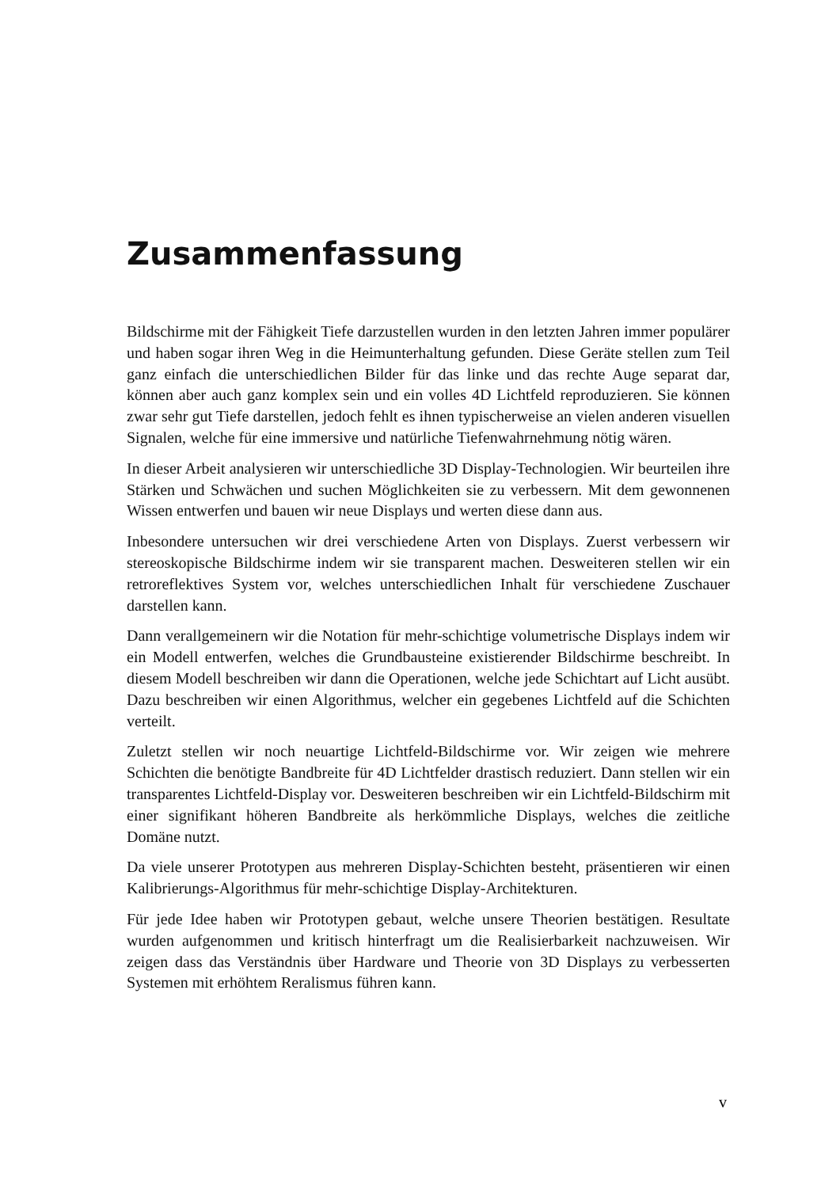Zusammenfassung
Bildschirme mit der Fähigkeit Tiefe darzustellen wurden in den letzten Jahren immer populärer und haben sogar ihren Weg in die Heimunterhaltung gefunden. Diese Geräte stellen zum Teil ganz einfach die unterschiedlichen Bilder für das linke und das rechte Auge separat dar, können aber auch ganz komplex sein und ein volles 4D Lichtfeld reproduzieren. Sie können zwar sehr gut Tiefe darstellen, jedoch fehlt es ihnen typischerweise an vielen anderen visuellen Signalen, welche für eine immersive und natürliche Tiefenwahrnehmung nötig wären.
In dieser Arbeit analysieren wir unterschiedliche 3D Display-Technologien. Wir beurteilen ihre Stärken und Schwächen und suchen Möglichkeiten sie zu verbessern. Mit dem gewonnenen Wissen entwerfen und bauen wir neue Displays und werten diese dann aus.
Inbesondere untersuchen wir drei verschiedene Arten von Displays. Zuerst verbessern wir stereoskopische Bildschirme indem wir sie transparent machen. Desweiteren stellen wir ein retroreflektives System vor, welches unterschiedlichen Inhalt für verschiedene Zuschauer darstellen kann.
Dann verallgemeinern wir die Notation für mehr-schichtige volumetrische Displays indem wir ein Modell entwerfen, welches die Grundbausteine existierender Bildschirme beschreibt. In diesem Modell beschreiben wir dann die Operationen, welche jede Schichtart auf Licht ausübt. Dazu beschreiben wir einen Algorithmus, welcher ein gegebenes Lichtfeld auf die Schichten verteilt.
Zuletzt stellen wir noch neuartige Lichtfeld-Bildschirme vor. Wir zeigen wie mehrere Schichten die benötigte Bandbreite für 4D Lichtfelder drastisch reduziert. Dann stellen wir ein transparentes Lichtfeld-Display vor. Desweiteren beschreiben wir ein Lichtfeld-Bildschirm mit einer signifikant höheren Bandbreite als herkömmliche Displays, welches die zeitliche Domäne nutzt.
Da viele unserer Prototypen aus mehreren Display-Schichten besteht, präsentieren wir einen Kalibrierungs-Algorithmus für mehr-schichtige Display-Architekturen.
Für jede Idee haben wir Prototypen gebaut, welche unsere Theorien bestätigen. Resultate wurden aufgenommen und kritisch hinterfragt um die Realisierbarkeit nachzuweisen. Wir zeigen dass das Verständnis über Hardware und Theorie von 3D Displays zu verbesserten Systemen mit erhöhtem Reralismus führen kann.
v